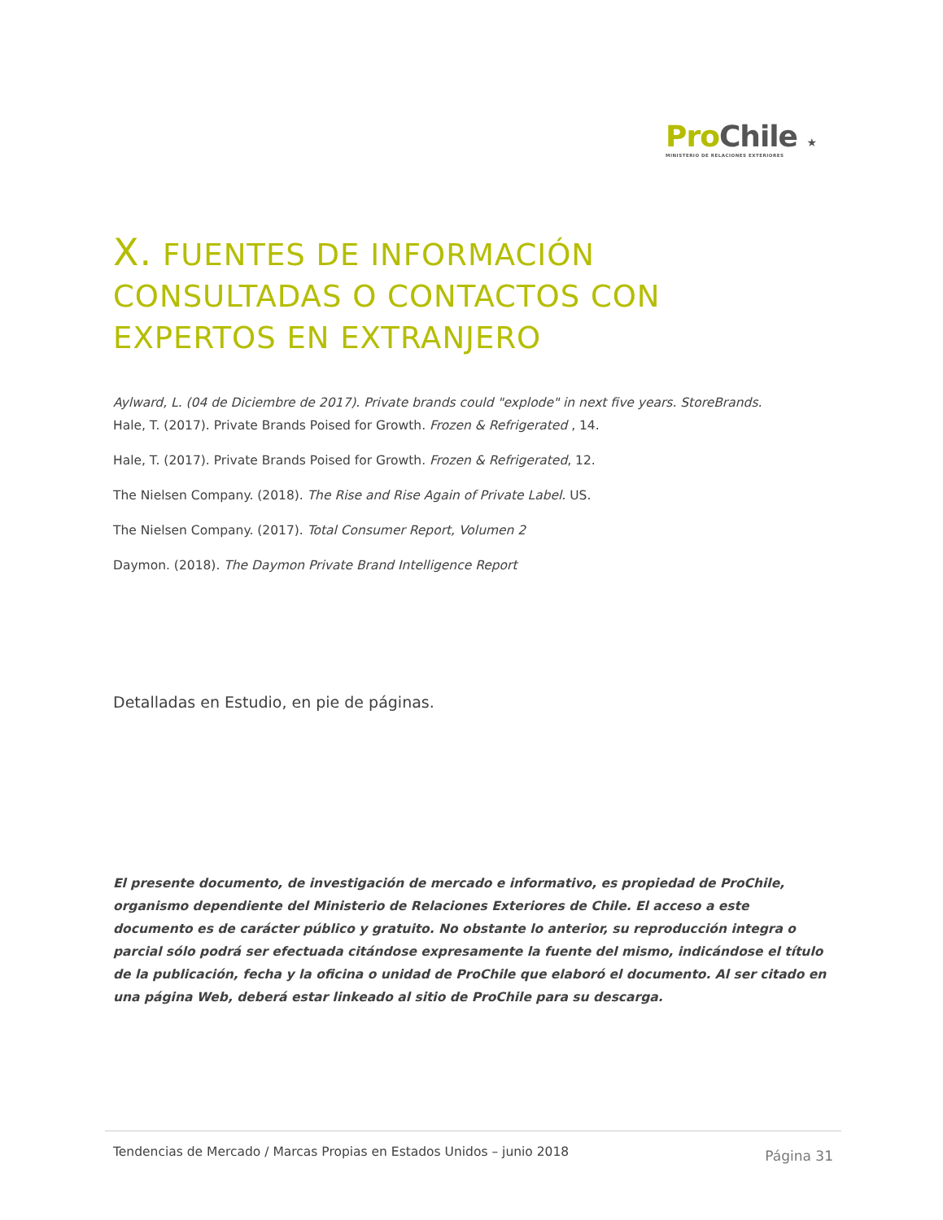Pro Chile ★
MINISTERIO DE RELACIONES EXTERIORES
X. FUENTES DE INFORMACIÓN CONSULTADAS O CONTACTOS CON EXPERTOS EN EXTRANJERO
Aylward, L. (04 de Diciembre de 2017). Private brands could "explode" in next five years. StoreBrands.
Hale, T. (2017). Private Brands Poised for Growth. Frozen & Refrigerated , 14.
Hale, T. (2017). Private Brands Poised for Growth. Frozen & Refrigerated, 12.
The Nielsen Company. (2018). The Rise and Rise Again of Private Label. US.
The Nielsen Company. (2017). Total Consumer Report, Volumen 2
Daymon. (2018). The Daymon Private Brand Intelligence Report
Detalladas en Estudio, en pie de páginas.
El presente documento, de investigación de mercado e informativo, es propiedad de ProChile, organismo dependiente del Ministerio de Relaciones Exteriores de Chile. El acceso a este documento es de carácter público y gratuito. No obstante lo anterior, su reproducción integra o parcial sólo podrá ser efectuada citándose expresamente la fuente del mismo, indicándose el título de la publicación, fecha y la oficina o unidad de ProChile que elaboró el documento. Al ser citado en una página Web, deberá estar linkeado al sitio de ProChile para su descarga.
Tendencias de Mercado / Marcas Propias en Estados Unidos – junio 2018 Página 31